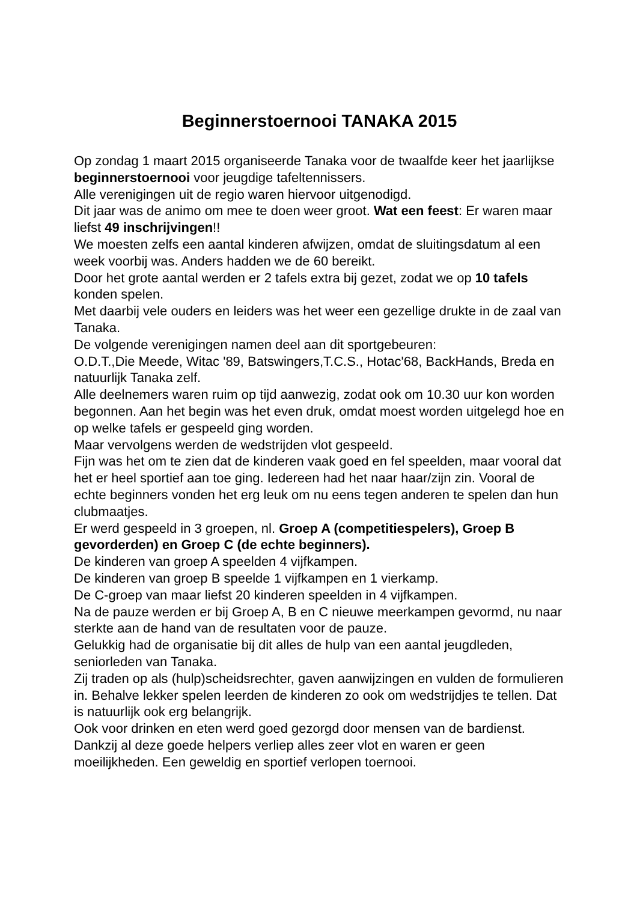Beginnerstoernooi TANAKA 2015
Op zondag 1 maart 2015 organiseerde Tanaka voor de twaalfde keer het jaarlijkse beginnerstoernooi voor jeugdige tafeltennissers.
Alle verenigingen uit de regio waren hiervoor uitgenodigd.
Dit jaar was de animo om mee te doen weer groot. Wat een feest: Er waren maar liefst 49 inschrijvingen!!
We moesten zelfs een aantal kinderen afwijzen, omdat de sluitingsdatum al een week voorbij was. Anders hadden we de 60 bereikt.
Door het grote aantal werden er 2 tafels extra bij gezet, zodat we op 10 tafels konden spelen.
Met daarbij vele ouders en leiders was het weer een gezellige drukte in de zaal van Tanaka.
De volgende verenigingen namen deel aan dit sportgebeuren:
O.D.T.,Die Meede, Witac '89, Batswingers,T.C.S., Hotac'68, BackHands, Breda en natuurlijk Tanaka zelf.
Alle deelnemers waren ruim op tijd aanwezig, zodat ook om 10.30 uur kon worden begonnen. Aan het begin was het even druk, omdat moest worden uitgelegd hoe en op welke tafels er gespeeld ging worden.
Maar vervolgens werden de wedstrijden vlot gespeeld.
Fijn was het om te zien dat de kinderen vaak goed en fel speelden, maar vooral dat het er heel sportief aan toe ging. Iedereen had het naar haar/zijn zin. Vooral de echte beginners vonden het erg leuk om nu eens tegen anderen te spelen dan hun clubmaatjes.
Er werd gespeeld in 3 groepen, nl. Groep A (competitiespelers), Groep B gevorderden) en Groep C (de echte beginners).
De kinderen van groep A speelden 4 vijfkampen.
De kinderen van groep B speelde 1 vijfkampen en 1 vierkamp.
De C-groep van maar liefst 20 kinderen speelden in 4 vijfkampen.
Na de pauze werden er bij Groep A, B en C nieuwe meerkampen gevormd, nu naar sterkte aan de hand van de resultaten voor de pauze.
Gelukkig had de organisatie bij dit alles de hulp van een aantal jeugdleden, seniorleden van Tanaka.
Zij traden op als (hulp)scheidsrechter, gaven aanwijzingen en vulden de formulieren in. Behalve lekker spelen leerden de kinderen zo ook om wedstrijdjes te tellen. Dat is natuurlijk ook erg belangrijk.
Ook voor drinken en eten werd goed gezorgd door mensen van de bardienst.
Dankzij al deze goede helpers verliep alles zeer vlot en waren er geen moeilijkheden. Een geweldig en sportief verlopen toernooi.